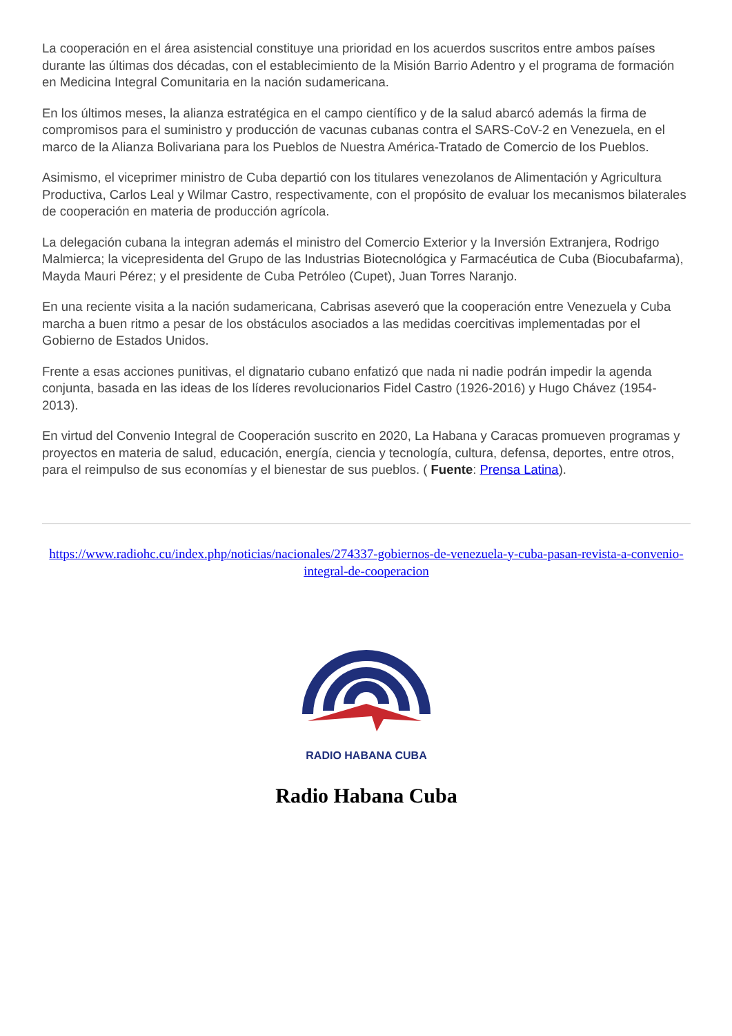La cooperación en el área asistencial constituye una prioridad en los acuerdos suscritos entre ambos países durante las últimas dos décadas, con el establecimiento de la Misión Barrio Adentro y el programa de formación en Medicina Integral Comunitaria en la nación sudamericana.
En los últimos meses, la alianza estratégica en el campo científico y de la salud abarcó además la firma de compromisos para el suministro y producción de vacunas cubanas contra el SARS-CoV-2 en Venezuela, en el marco de la Alianza Bolivariana para los Pueblos de Nuestra América-Tratado de Comercio de los Pueblos.
Asimismo, el viceprimer ministro de Cuba departió con los titulares venezolanos de Alimentación y Agricultura Productiva, Carlos Leal y Wilmar Castro, respectivamente, con el propósito de evaluar los mecanismos bilaterales de cooperación en materia de producción agrícola.
La delegación cubana la integran además el ministro del Comercio Exterior y la Inversión Extranjera, Rodrigo Malmierca; la vicepresidenta del Grupo de las Industrias Biotecnológica y Farmacéutica de Cuba (Biocubafarma), Mayda Mauri Pérez; y el presidente de Cuba Petróleo (Cupet), Juan Torres Naranjo.
En una reciente visita a la nación sudamericana, Cabrisas aseveró que la cooperación entre Venezuela y Cuba marcha a buen ritmo a pesar de los obstáculos asociados a las medidas coercitivas implementadas por el Gobierno de Estados Unidos.
Frente a esas acciones punitivas, el dignatario cubano enfatizó que nada ni nadie podrán impedir la agenda conjunta, basada en las ideas de los líderes revolucionarios Fidel Castro (1926-2016) y Hugo Chávez (1954-2013).
En virtud del Convenio Integral de Cooperación suscrito en 2020, La Habana y Caracas promueven programas y proyectos en materia de salud, educación, energía, ciencia y tecnología, cultura, defensa, deportes, entre otros, para el reimpulso de sus economías y el bienestar de sus pueblos. ( Fuente: Prensa Latina).
https://www.radiohc.cu/index.php/noticias/nacionales/274337-gobiernos-de-venezuela-y-cuba-pasan-revista-a-convenio-integral-de-cooperacion
RADIO HABANA CUBA
Radio Habana Cuba